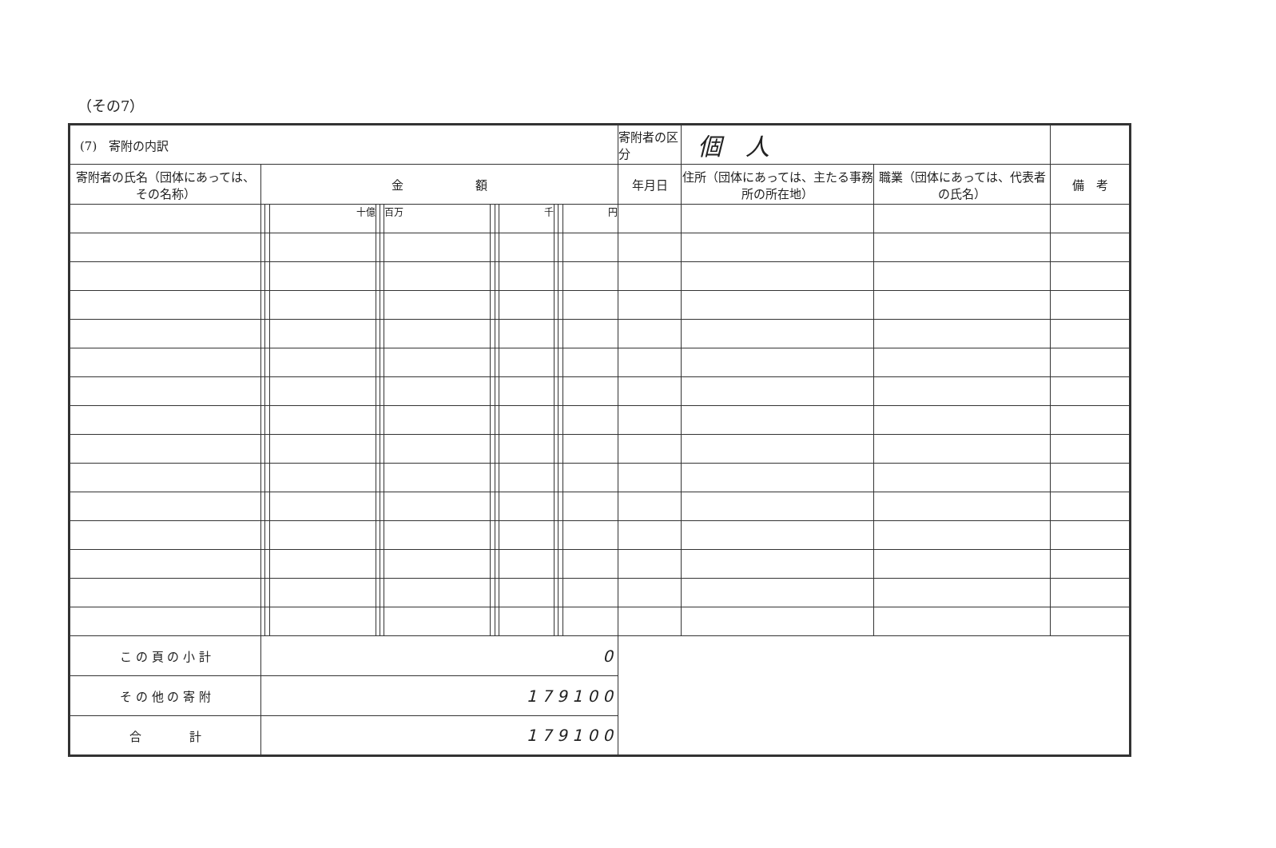（その7）
| (7) 寄附の内訳 | | | | | | | | | | | | | 寄附者の区分 | 個 人 | | |
| 寄附者の氏名（団体にあっては、その名称） | 金 額 | | | | | | | | | | | | 年月日 | 住所（団体にあっては、主たる事務所の所在地） | 職業（団体にあっては、代表者の氏名） | 備 考 |
| | | | 十億 | | | 百万 | | | 千 | | | 円 | | | | |
| こ の 頁 の 小 計 | 0 | | | | | | | | | | | | | | | |
| そ の 他 の 寄 附 | 1 7 9 1 0 0 | | | | | | | | | | | | | | | |
| 合 計 | 1 7 9 1 0 0 | | | | | | | | | | | | | | | |